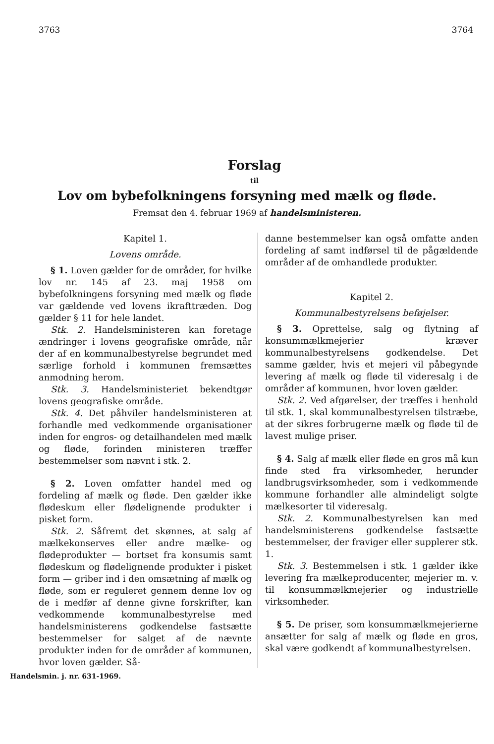3763 3764
Forslag
til
Lov om bybefolkningens forsyning med mælk og fløde.
Fremsat den 4. februar 1969 af handelsministeren.
Kapitel 1.
Lovens område.
§ 1. Loven gælder for de områder, for hvilke lov nr. 145 af 23. maj 1958 om bybefolkningens forsyning med mælk og fløde var gældende ved lovens ikrafttræden. Dog gælder § 11 for hele landet.
Stk. 2. Handelsministeren kan foretage ændringer i lovens geografiske område, når der af en kommunalbestyrelse begrundet med særlige forhold i kommunen fremsættes anmodning herom.
Stk. 3. Handelsministeriet bekendtgør lovens geografiske område.
Stk. 4. Det påhviler handelsministeren at forhandle med vedkommende organisationer inden for engros- og detailhandelen med mælk og fløde, forinden ministeren træffer bestemmelser som nævnt i stk. 2.
§ 2. Loven omfatter handel med og fordeling af mælk og fløde. Den gælder ikke flødeskum eller flødelignende produkter i pisket form.
Stk. 2. Såfremt det skønnes, at salg af mælkekonserves eller andre mælke- og flødeprodukter — bortset fra konsumis samt flødeskum og flødelignende produkter i pisket form — griber ind i den omsætning af mælk og fløde, som er reguleret gennem denne lov og de i medfør af denne givne forskrifter, kan vedkommende kommunalbestyrelse med handelsministerens godkendelse fastsætte bestemmelser for salget af de nævnte produkter inden for de områder af kommunen, hvor loven gælder. Så-
danne bestemmelser kan også omfatte anden fordeling af samt indførsel til de pågældende områder af de omhandlede produkter.
Kapitel 2.
Kommunalbestyrelsens beføjelser.
§ 3. Oprettelse, salg og flytning af konsummælkmejerier kræver kommunalbestyrelsens godkendelse. Det samme gælder, hvis et mejeri vil påbegynde levering af mælk og fløde til videresalg i de områder af kommunen, hvor loven gælder.
Stk. 2. Ved afgørelser, der træffes i henhold til stk. 1, skal kommunalbestyrelsen tilstræbe, at der sikres forbrugerne mælk og fløde til de lavest mulige priser.
§ 4. Salg af mælk eller fløde en gros må kun finde sted fra virksomheder, herunder landbrugsvirksomheder, som i vedkommende kommune forhandler alle almindeligt solgte mælkesorter til videresalg.
Stk. 2. Kommunalbestyrelsen kan med handelsministerens godkendelse fastsætte bestemmelser, der fraviger eller supplerer stk. 1.
Stk. 3. Bestemmelsen i stk. 1 gælder ikke levering fra mælkeproducenter, mejerier m. v. til konsummælkmejerier og industrielle virksomheder.
§ 5. De priser, som konsummælkmejerierne ansætter for salg af mælk og fløde en gros, skal være godkendt af kommunalbestyrelsen.
Handelsmin. j. nr. 631-1969.